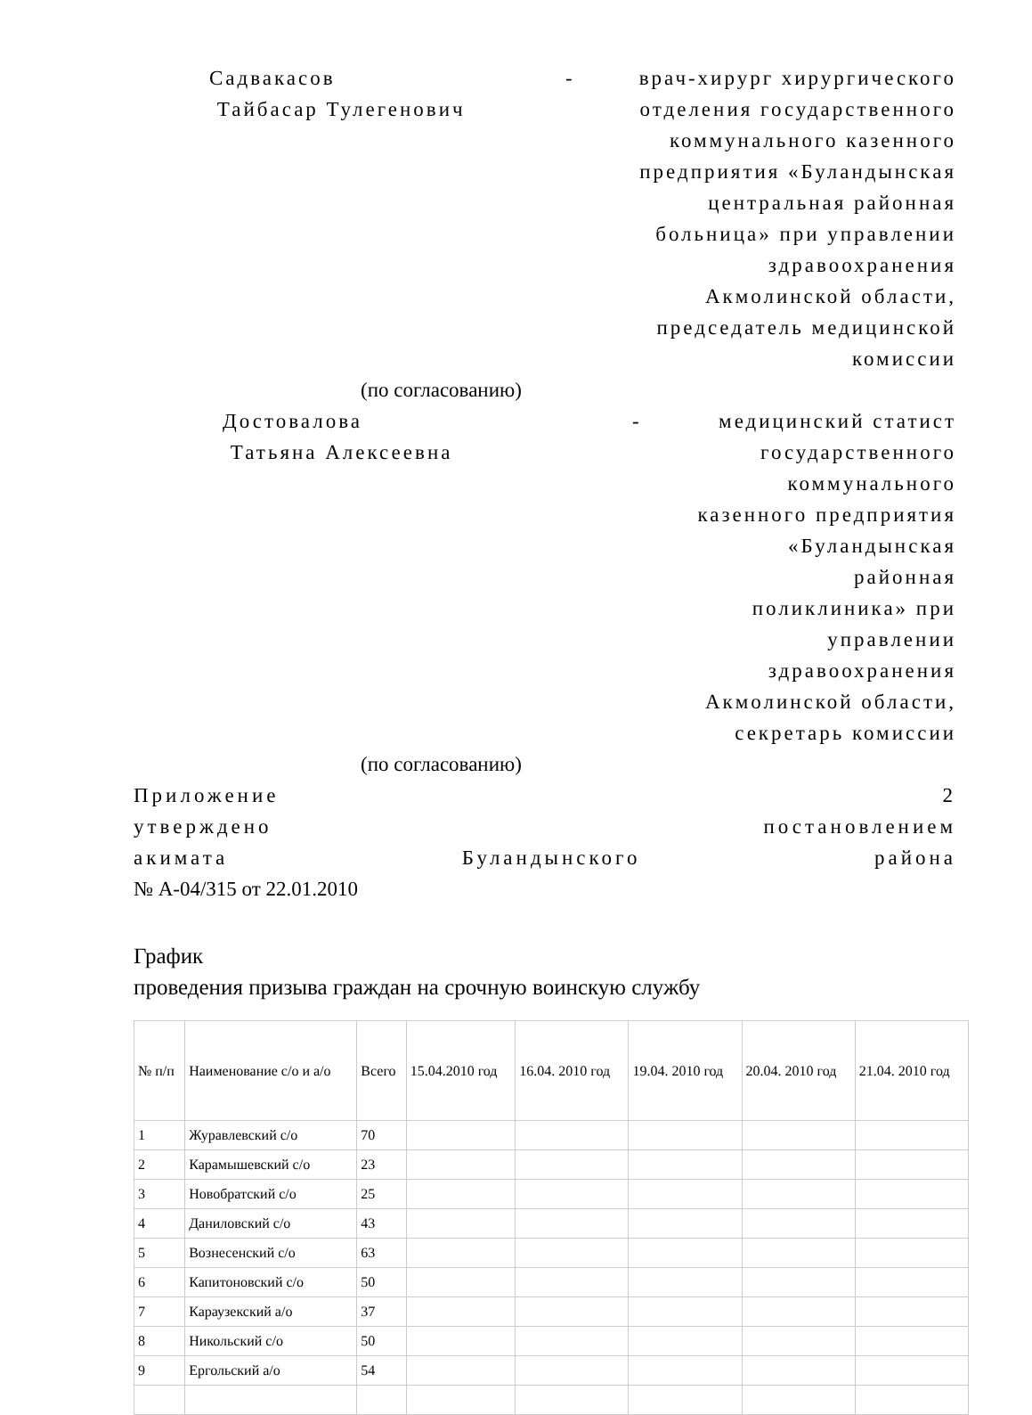Садвакасов
Тайбасар Тулегенович
- врач-хирург хирургического отделения государственного коммунального казенного предприятия «Буландынская центральная районная больница» при управлении здравоохранения Акмолинской области, председатель медицинской комиссии
(по согласованию)
Достовалова
Татьяна Алексеевна
- медицинский статист государственного коммунального казенного предприятия «Буландынская районная поликлиника» при управлении здравоохранения Акмолинской области, секретарь комиссии
(по согласованию)
Приложение 2
утверждено постановлением
акимата Буландынского района
№ А-04/315 от 22.01.2010
График
проведения призыва граждан на срочную воинскую службу
| № п/п | Наименование с/о и а/о | Всего | 15.04.2010 год | 16.04. 2010 год | 19.04. 2010 год | 20.04. 2010 год | 21.04. 2010 год |
| 1 | Журавлевский с/о | 70 | | | | | |
| 2 | Карамышевский с/о | 23 | | | | | |
| 3 | Новобратский с/о | 25 | | | | | |
| 4 | Даниловский с/о | 43 | | | | | |
| 5 | Вознесенский с/о | 63 | | | | | |
| 6 | Капитоновский с/о | 50 | | | | | |
| 7 | Караузекский а/о | 37 | | | | | |
| 8 | Никольский с/о | 50 | | | | | |
| 9 | Ергольский а/о | 54 | | | | | |